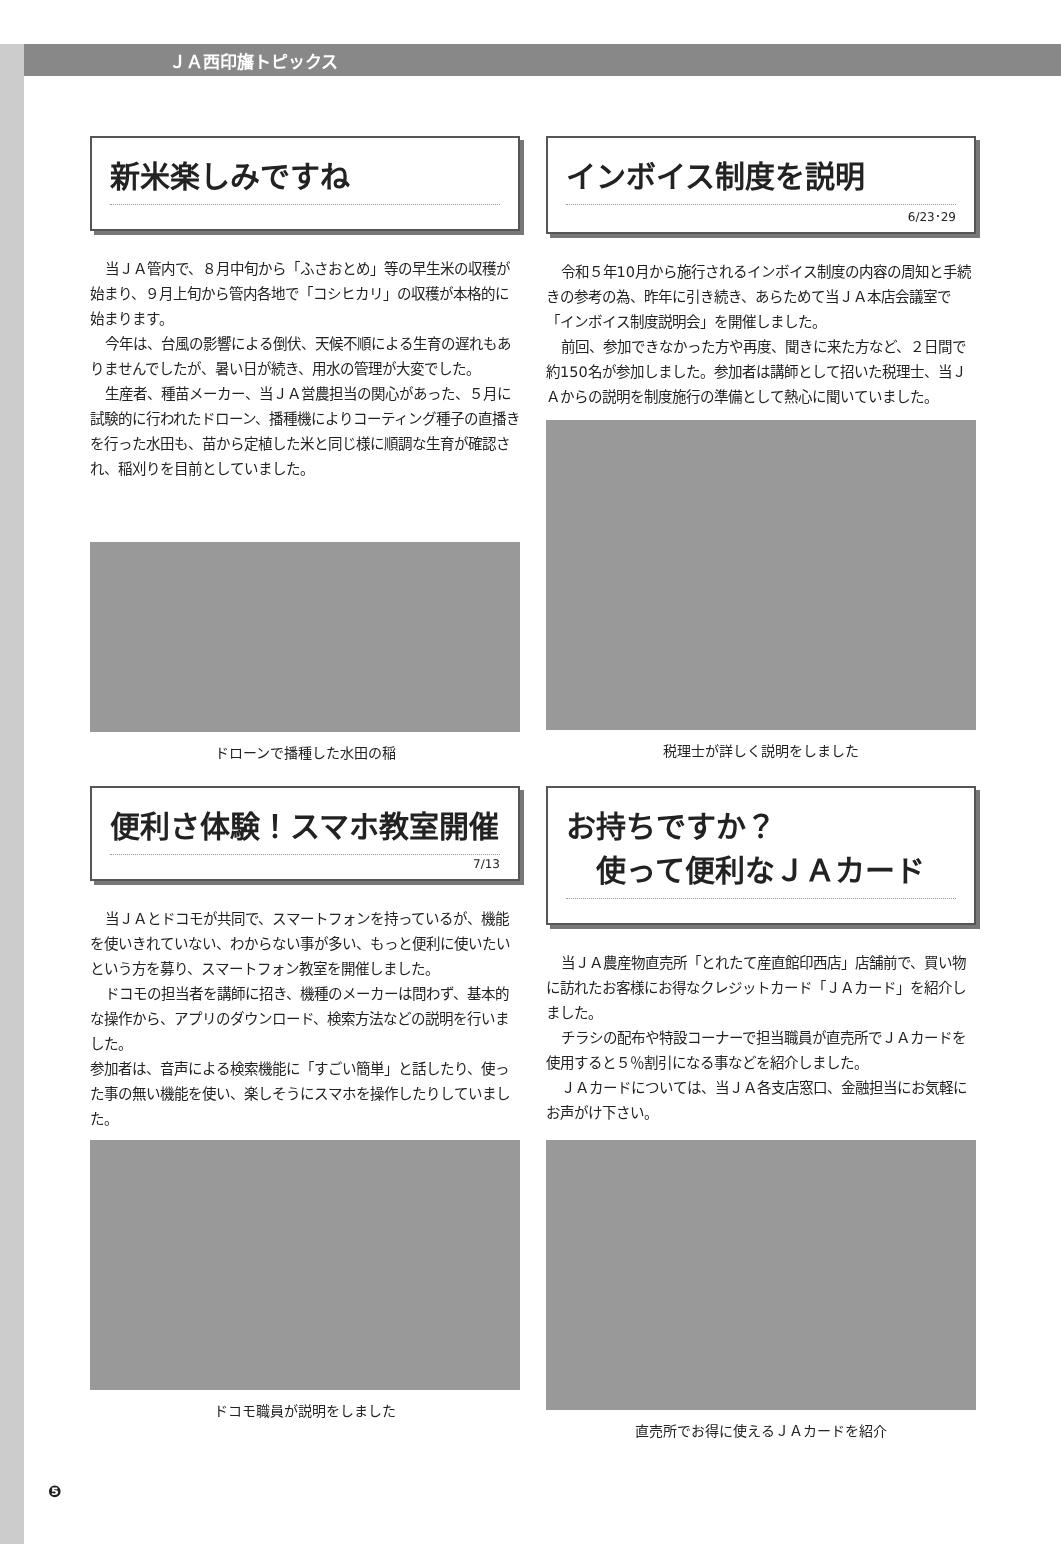ＪＡ西印旛トピックス
新米楽しみですね
当ＪＡ管内で、８月中旬から「ふさおとめ」等の早生米の収穫が始まり、９月上旬から管内各地で「コシヒカリ」の収穫が本格的に始まります。
今年は、台風の影響による倒伏、天候不順による生育の遅れもありませんでしたが、暑い日が続き、用水の管理が大変でした。
生産者、種苗メーカー、当ＪＡ営農担当の関心があった、５月に試験的に行われたドローン、播種機によりコーティング種子の直播きを行った水田も、苗から定植した米と同じ様に順調な生育が確認され、稲刈りを目前としていました。
ドローンで播種した水田の稲
インボイス制度を説明
6/23･29
令和５年10月から施行されるインボイス制度の内容の周知と手続きの参考の為、昨年に引き続き、あらためて当ＪＡ本店会議室で「インボイス制度説明会」を開催しました。
前回、参加できなかった方や再度、聞きに来た方など、２日間で約150名が参加しました。参加者は講師として招いた税理士、当ＪＡからの説明を制度施行の準備として熱心に聞いていました。
税理士が詳しく説明をしました
便利さ体験！スマホ教室開催
7/13
当ＪＡとドコモが共同で、スマートフォンを持っているが、機能を使いきれていない、わからない事が多い、もっと便利に使いたいという方を募り、スマートフォン教室を開催しました。
ドコモの担当者を講師に招き、機種のメーカーは問わず、基本的な操作から、アプリのダウンロード、検索方法などの説明を行いました。
参加者は、音声による検索機能に「すごい簡単」と話したり、使った事の無い機能を使い、楽しそうにスマホを操作したりしていました。
ドコモ職員が説明をしました
お持ちですか？
　使って便利なＪＡカード
当ＪＡ農産物直売所「とれたて産直館印西店」店舗前で、買い物に訪れたお客様にお得なクレジットカード「ＪＡカード」を紹介しました。
チラシの配布や特設コーナーで担当職員が直売所でＪＡカードを使用すると５％割引になる事などを紹介しました。
ＪＡカードについては、当ＪＡ各支店窓口、金融担当にお気軽にお声がけ下さい。
直売所でお得に使えるＪＡカードを紹介
❺